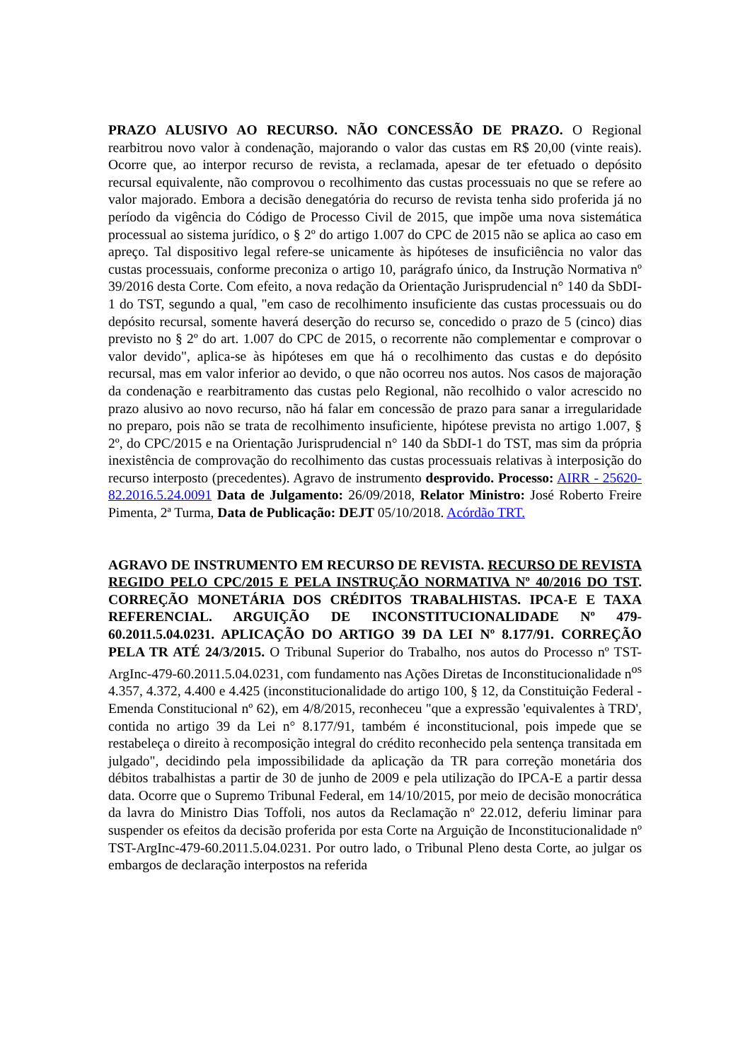PRAZO ALUSIVO AO RECURSO. NÃO CONCESSÃO DE PRAZO. O Regional rearbitrou novo valor à condenação, majorando o valor das custas em R$ 20,00 (vinte reais). Ocorre que, ao interpor recurso de revista, a reclamada, apesar de ter efetuado o depósito recursal equivalente, não comprovou o recolhimento das custas processuais no que se refere ao valor majorado. Embora a decisão denegatória do recurso de revista tenha sido proferida já no período da vigência do Código de Processo Civil de 2015, que impõe uma nova sistemática processual ao sistema jurídico, o § 2º do artigo 1.007 do CPC de 2015 não se aplica ao caso em apreço. Tal dispositivo legal refere-se unicamente às hipóteses de insuficiência no valor das custas processuais, conforme preconiza o artigo 10, parágrafo único, da Instrução Normativa nº 39/2016 desta Corte. Com efeito, a nova redação da Orientação Jurisprudencial n° 140 da SbDI-1 do TST, segundo a qual, "em caso de recolhimento insuficiente das custas processuais ou do depósito recursal, somente haverá deserção do recurso se, concedido o prazo de 5 (cinco) dias previsto no § 2º do art. 1.007 do CPC de 2015, o recorrente não complementar e comprovar o valor devido", aplica-se às hipóteses em que há o recolhimento das custas e do depósito recursal, mas em valor inferior ao devido, o que não ocorreu nos autos. Nos casos de majoração da condenação e rearbitramento das custas pelo Regional, não recolhido o valor acrescido no prazo alusivo ao novo recurso, não há falar em concessão de prazo para sanar a irregularidade no preparo, pois não se trata de recolhimento insuficiente, hipótese prevista no artigo 1.007, § 2º, do CPC/2015 e na Orientação Jurisprudencial n° 140 da SbDI-1 do TST, mas sim da própria inexistência de comprovação do recolhimento das custas processuais relativas à interposição do recurso interposto (precedentes). Agravo de instrumento desprovido. Processo: AIRR - 25620-82.2016.5.24.0091 Data de Julgamento: 26/09/2018, Relator Ministro: José Roberto Freire Pimenta, 2ª Turma, Data de Publicação: DEJT 05/10/2018. Acórdão TRT.
AGRAVO DE INSTRUMENTO EM RECURSO DE REVISTA. RECURSO DE REVISTA REGIDO PELO CPC/2015 E PELA INSTRUÇÃO NORMATIVA Nº 40/2016 DO TST. CORREÇÃO MONETÁRIA DOS CRÉDITOS TRABALHISTAS. IPCA-E E TAXA REFERENCIAL. ARGUIÇÃO DE INCONSTITUCIONALIDADE Nº 479-60.2011.5.04.0231. APLICAÇÃO DO ARTIGO 39 DA LEI Nº 8.177/91. CORREÇÃO PELA TR ATÉ 24/3/2015. O Tribunal Superior do Trabalho, nos autos do Processo nº TST-ArgInc-479-60.2011.5.04.0231, com fundamento nas Ações Diretas de Inconstitucionalidade n<sup>os</sup> 4.357, 4.372, 4.400 e 4.425 (inconstitucionalidade do artigo 100, § 12, da Constituição Federal - Emenda Constitucional nº 62), em 4/8/2015, reconheceu "que a expressão 'equivalentes à TRD', contida no artigo 39 da Lei n° 8.177/91, também é inconstitucional, pois impede que se restabeleça o direito à recomposição integral do crédito reconhecido pela sentença transitada em julgado", decidindo pela impossibilidade da aplicação da TR para correção monetária dos débitos trabalhistas a partir de 30 de junho de 2009 e pela utilização do IPCA-E a partir dessa data. Ocorre que o Supremo Tribunal Federal, em 14/10/2015, por meio de decisão monocrática da lavra do Ministro Dias Toffoli, nos autos da Reclamação nº 22.012, deferiu liminar para suspender os efeitos da decisão proferida por esta Corte na Arguição de Inconstitucionalidade nº TST-ArgInc-479-60.2011.5.04.0231. Por outro lado, o Tribunal Pleno desta Corte, ao julgar os embargos de declaração interpostos na referida